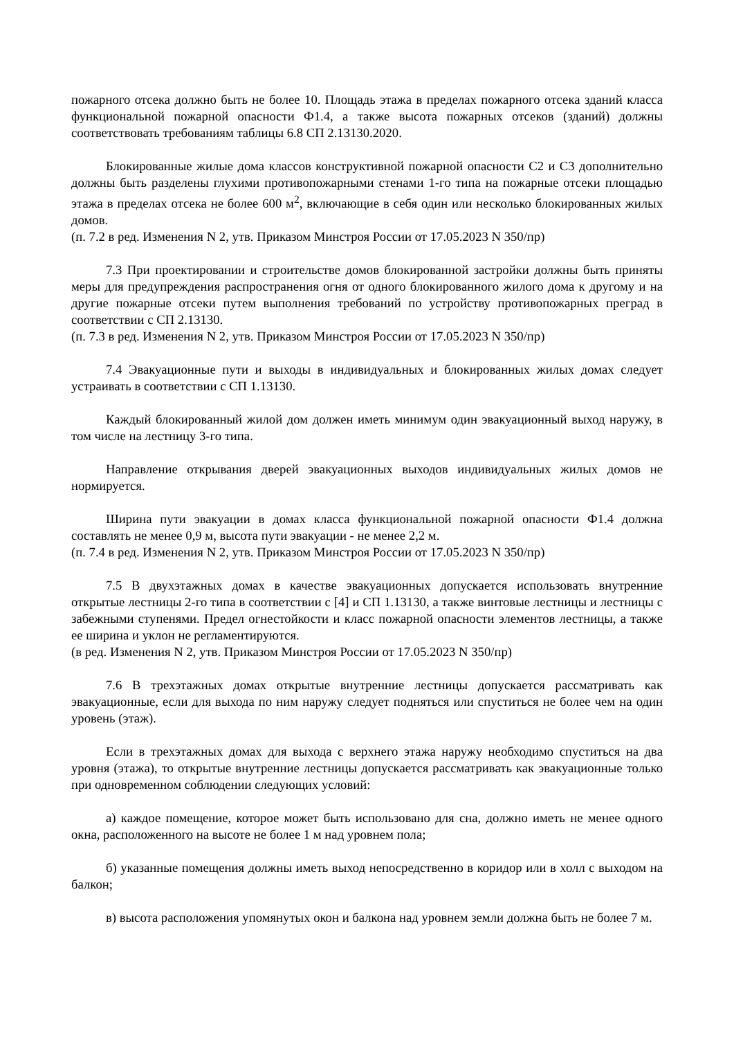пожарного отсека должно быть не более 10. Площадь этажа в пределах пожарного отсека зданий класса функциональной пожарной опасности Ф1.4, а также высота пожарных отсеков (зданий) должны соответствовать требованиям таблицы 6.8 СП 2.13130.2020.
Блокированные жилые дома классов конструктивной пожарной опасности С2 и С3 дополнительно должны быть разделены глухими противопожарными стенами 1-го типа на пожарные отсеки площадью этажа в пределах отсека не более 600 м<sup>2</sup>, включающие в себя один или несколько блокированных жилых домов.
(п. 7.2 в ред. Изменения N 2, утв. Приказом Минстроя России от 17.05.2023 N 350/пр)
7.3 При проектировании и строительстве домов блокированной застройки должны быть приняты меры для предупреждения распространения огня от одного блокированного жилого дома к другому и на другие пожарные отсеки путем выполнения требований по устройству противопожарных преград в соответствии с СП 2.13130.
(п. 7.3 в ред. Изменения N 2, утв. Приказом Минстроя России от 17.05.2023 N 350/пр)
7.4 Эвакуационные пути и выходы в индивидуальных и блокированных жилых домах следует устраивать в соответствии с СП 1.13130.
Каждый блокированный жилой дом должен иметь минимум один эвакуационный выход наружу, в том числе на лестницу 3-го типа.
Направление открывания дверей эвакуационных выходов индивидуальных жилых домов не нормируется.
Ширина пути эвакуации в домах класса функциональной пожарной опасности Ф1.4 должна составлять не менее 0,9 м, высота пути эвакуации - не менее 2,2 м.
(п. 7.4 в ред. Изменения N 2, утв. Приказом Минстроя России от 17.05.2023 N 350/пр)
7.5 В двухэтажных домах в качестве эвакуационных допускается использовать внутренние открытые лестницы 2-го типа в соответствии с [4] и СП 1.13130, а также винтовые лестницы и лестницы с забежными ступенями. Предел огнестойкости и класс пожарной опасности элементов лестницы, а также ее ширина и уклон не регламентируются.
(в ред. Изменения N 2, утв. Приказом Минстроя России от 17.05.2023 N 350/пр)
7.6 В трехэтажных домах открытые внутренние лестницы допускается рассматривать как эвакуационные, если для выхода по ним наружу следует подняться или спуститься не более чем на один уровень (этаж).
Если в трехэтажных домах для выхода с верхнего этажа наружу необходимо спуститься на два уровня (этажа), то открытые внутренние лестницы допускается рассматривать как эвакуационные только при одновременном соблюдении следующих условий:
а) каждое помещение, которое может быть использовано для сна, должно иметь не менее одного окна, расположенного на высоте не более 1 м над уровнем пола;
б) указанные помещения должны иметь выход непосредственно в коридор или в холл с выходом на балкон;
в) высота расположения упомянутых окон и балкона над уровнем земли должна быть не более 7 м.